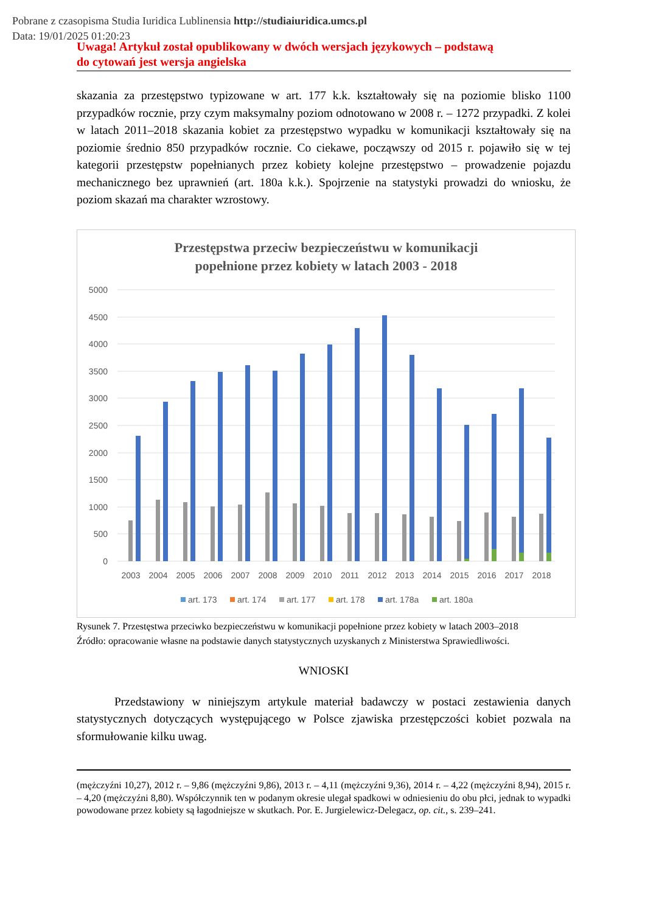Pobrane z czasopisma Studia Iuridica Lublinensia http://studiaiuridica.umcs.pl
Data: 19/01/2025 01:20:23
Uwaga! Artykuł został opublikowany w dwóch wersjach językowych – podstawą
do cytowań jest wersja angielska
skazania za przestępstwo typizowane w art. 177 k.k. kształtowały się na poziomie blisko 1100 przypadków rocznie, przy czym maksymalny poziom odnotowano w 2008 r. – 1272 przypadki. Z kolei w latach 2011–2018 skazania kobiet za przestępstwo wypadku w komunikacji kształtowały się na poziomie średnio 850 przypadków rocznie. Co ciekawe, począwszy od 2015 r. pojawiło się w tej kategorii przestępstw popełnianych przez kobiety kolejne przestępstwo – prowadzenie pojazdu mechanicznego bez uprawnień (art. 180a k.k.). Spojrzenie na statystyki prowadzi do wniosku, że poziom skazań ma charakter wzrostowy.
Przestępstwa przeciw bezpieczeństwu w komunikacji
popełnione przez kobiety w latach 2003 - 2018
5000
4500
4000
3500
3000
2500
2000
1500
1000
500
0
2003
2004
2005
2006
2007
2008
2009
2010
2011
2012
2013
2014
2015
2016
2017
2018
art. 173
art. 174
art. 177
art. 178
art. 178a
art. 180a
Rysunek 7. Przestęstwa przeciwko bezpieczeństwu w komunikacji popełnione przez kobiety w latach 2003–2018
Źródło: opracowanie własne na podstawie danych statystycznych uzyskanych z Ministerstwa Sprawiedliwości.
WNIOSKI
Przedstawiony w niniejszym artykule materiał badawczy w postaci zestawienia danych statystycznych dotyczących występującego w Polsce zjawiska przestępczości kobiet pozwala na sformułowanie kilku uwag.
(mężczyźni 10,27), 2012 r. – 9,86 (mężczyźni 9,86), 2013 r. – 4,11 (mężczyźni 9,36), 2014 r. – 4,22 (mężczyźni 8,94), 2015 r. – 4,20 (mężczyźni 8,80). Współczynnik ten w podanym okresie ulegał spadkowi w odniesieniu do obu płci, jednak to wypadki powodowane przez kobiety są łagodniejsze w skutkach. Por. E. Jurgielewicz-Delegacz, op. cit., s. 239–241.